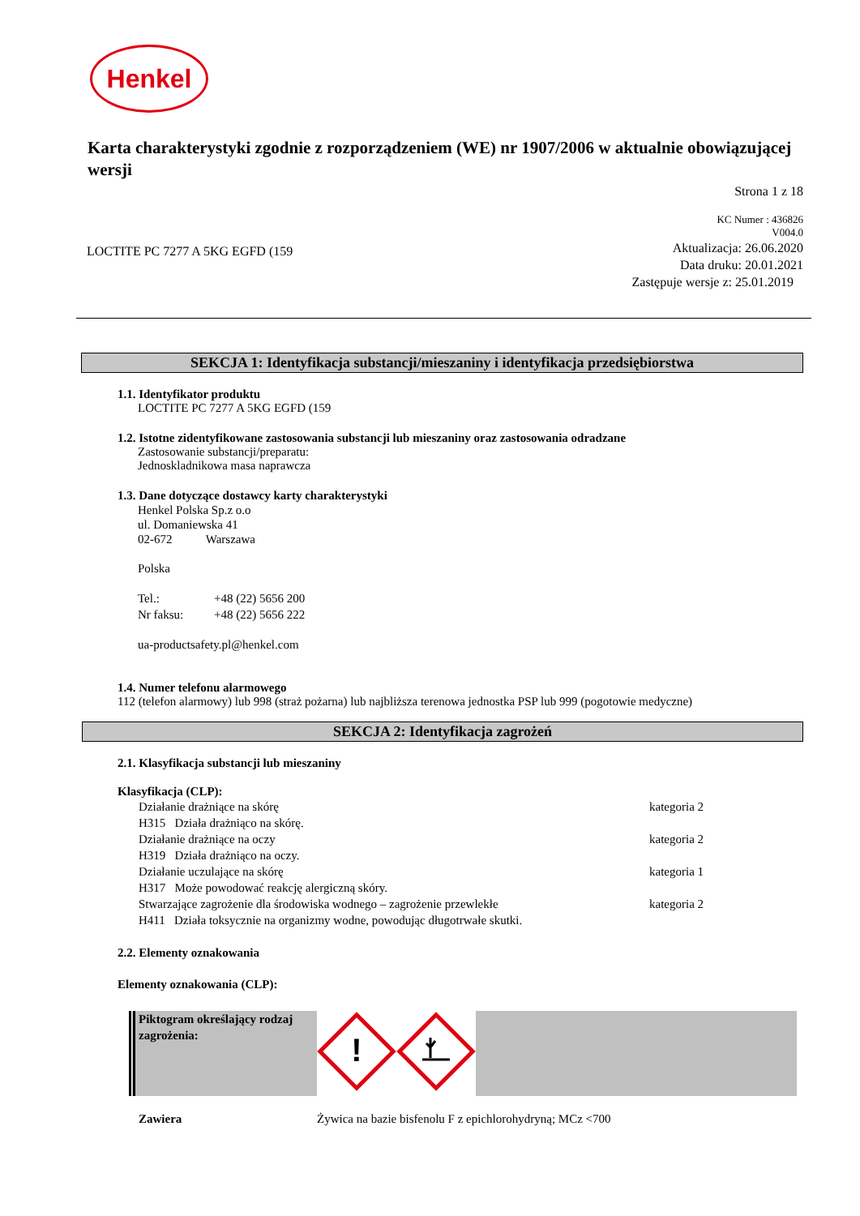Henkel
Karta charakterystyki zgodnie z rozporządzeniem (WE) nr 1907/2006 w aktualnie obowiązującej wersji
Strona 1 z 18
KC Numer : 436826
V004.0
LOCTITE PC 7277 A 5KG EGFD (159
Aktualizacja: 26.06.2020
Data druku: 20.01.2021
Zastępuje wersje z: 25.01.2019
SEKCJA 1: Identyfikacja substancji/mieszaniny i identyfikacja przedsiębiorstwa
1.1. Identyfikator produktu
LOCTITE PC 7277 A 5KG EGFD (159
1.2. Istotne zidentyfikowane zastosowania substancji lub mieszaniny oraz zastosowania odradzane
Zastosowanie substancji/preparatu:
Jednoskladnikowa masa naprawcza
1.3. Dane dotyczące dostawcy karty charakterystyki
Henkel Polska Sp.z o.o
ul. Domaniewska 41
02-672 Warszawa
Polska
| Tel.: | +48 (22) 5656 200 |
| Nr faksu: | +48 (22) 5656 222 |
ua-productsafety.pl@henkel.com
1.4. Numer telefonu alarmowego
112 (telefon alarmowy) lub 998 (straż pożarna) lub najbliższa terenowa jednostka PSP lub 999 (pogotowie medyczne)
SEKCJA 2: Identyfikacja zagrożeń
2.1. Klasyfikacja substancji lub mieszaniny
Klasyfikacja (CLP):
| Działanie drażniące na skórę | kategoria 2 |
| H315 Działa drażniąco na skórę. | |
| Działanie drażniące na oczy | kategoria 2 |
| H319 Działa drażniąco na oczy. | |
| Działanie uczulające na skórę | kategoria 1 |
| H317 Może powodować reakcję alergiczną skóry. | |
| Stwarzające zagrożenie dla środowiska wodnego – zagrożenie przewlekłe | kategoria 2 |
| H411 Działa toksycznie na organizmy wodne, powodując długotrwałe skutki. | |
2.2. Elementy oznakowania
Elementy oznakowania (CLP):
| Piktogram określający rodzaj zagrożenia: | ! | |
| Zawiera | Żywica na bazie bisfenolu F z epichlorohydryną; MCz <700 |